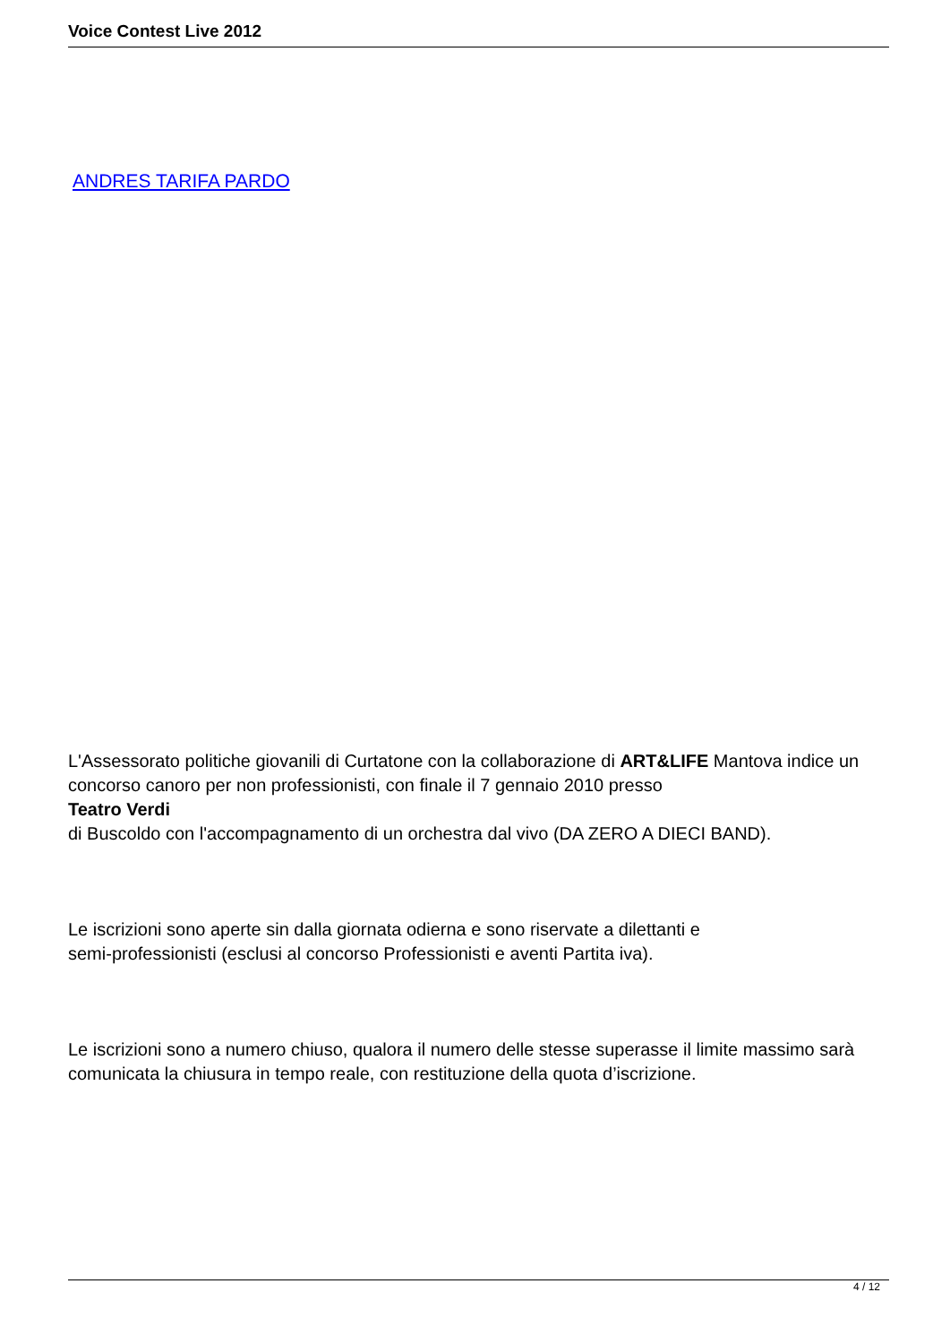Voice Contest Live 2012
ANDRES TARIFA PARDO
L'Assessorato politiche giovanili di Curtatone con la collaborazione di ART&LIFE Mantova indice un concorso canoro per non professionisti, con finale il 7 gennaio 2010 presso
Teatro Verdi
di Buscoldo con l'accompagnamento di un orchestra dal vivo (DA ZERO A DIECI BAND).
Le iscrizioni sono aperte sin dalla giornata odierna e sono riservate a dilettanti e
semi-professionisti (esclusi al concorso Professionisti e aventi Partita iva).
Le iscrizioni sono a numero chiuso, qualora il numero delle stesse superasse il limite massimo sarà comunicata la chiusura in tempo reale, con restituzione della quota d’iscrizione.
4 / 12